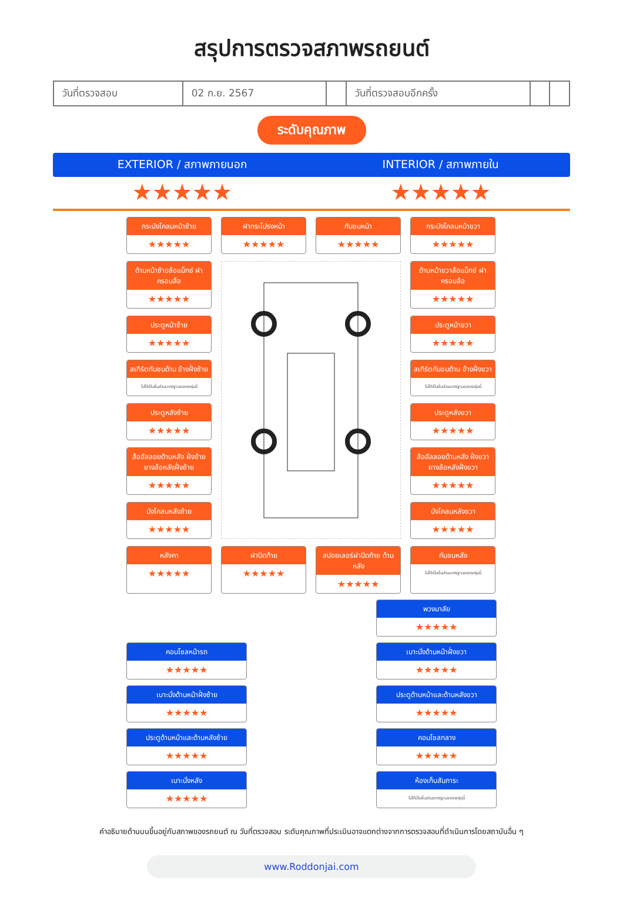สรุปการตรวจสภาพรถยนต์
| วันที่ตรวจสอบ | 02 ก.ย. 2567 | | วันที่ตรวจสอบอีกครั้ง | | |
ระดับคุณภาพ
EXTERIOR / สภาพภายนอก INTERIOR / สภาพภายใน
★★★★★ ★★★★★
กระบังโคลนหน้าซ้าย
★★★★★
ฝากระโปรงหน้า
★★★★★
กันชนหน้า
★★★★★
กระบังโคลนหน้าขวา
★★★★★
ด้านหน้าซ้ายล้อแม็กซ์ ฝาครอบล้อ
★★★★★
ด้านหน้าขวาล้อแม็กซ์ ฝาครอบล้อ
★★★★★
ประตูหน้าซ้าย
★★★★★
ประตูหน้าขวา
★★★★★
สเกิร์ตกันชนด้าน ข้างฝั่งซ้าย
ไม่ได้เป็นชิ้นส่วนมาตรฐานของรถรุ่นนี้
สเกิร์ตกันชนด้าน ข้างฝั่งขวา
ไม่ได้เป็นชิ้นส่วนมาตรฐานของรถรุ่นนี้
ประตูหลังซ้าย
★★★★★
ประตูหลังขวา
★★★★★
ล้ออัลลอยด้านหลัง ฝั่งซ้ายยางล้อหลังฝั่งซ้าย
★★★★★
ล้ออัลลอยด้านหลัง ฝั่งขวายางล้อหลังฝั่งขวา
★★★★★
บังโคลนหลังซ้าย
★★★★★
บังโคลนหลังขวา
★★★★★
หลังคา
★★★★★
ฝาปิดท้าย
★★★★★
สปอยเลอร์ฝาปิดท้าย ด้านหลัง
★★★★★
กันชนหลัง
ไม่ได้เป็นชิ้นส่วนมาตรฐานของรถรุ่นนี้
พวงมาลัย
★★★★★
คอนโซลหน้ารถ
★★★★★
เบาะนั่งด้านหน้าฝั่งขวา
★★★★★
เบาะนั่งด้านหน้าฝั่งซ้าย
★★★★★
ประตูด้านหน้าและด้านหลังขวา
★★★★★
ประตูด้านหน้าและด้านหลังซ้าย
★★★★★
คอนโซลกลาง
★★★★★
เบาะนั่งหลัง
★★★★★
ห้องเก็บสัมภาระ
ไม่ได้เป็นชิ้นส่วนมาตรฐานของรถรุ่นนี้
คำอธิบายด้านบนขึ้นอยู่กับสภาพของรถยนต์ ณ วันที่ตรวจสอบ ระดับคุณภาพที่ประเมินอาจแตกต่างจากการตรวจสอบที่ดำเนินการโดยสถาบันอื่น ๆ
www.Roddonjai.com